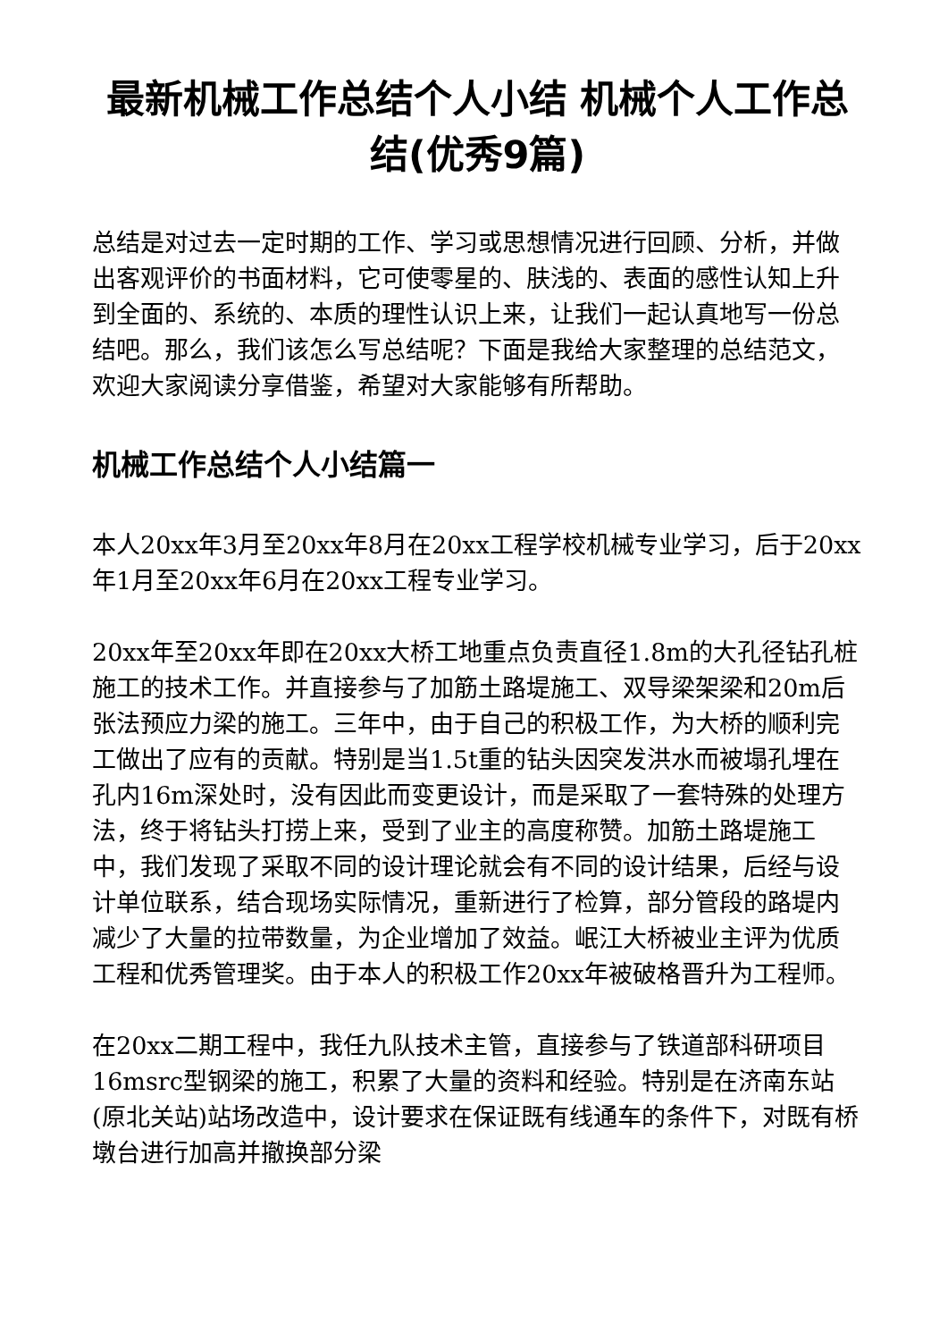最新机械工作总结个人小结 机械个人工作总结(优秀9篇)
总结是对过去一定时期的工作、学习或思想情况进行回顾、分析，并做出客观评价的书面材料，它可使零星的、肤浅的、表面的感性认知上升到全面的、系统的、本质的理性认识上来，让我们一起认真地写一份总结吧。那么，我们该怎么写总结呢？下面是我给大家整理的总结范文，欢迎大家阅读分享借鉴，希望对大家能够有所帮助。
机械工作总结个人小结篇一
本人20xx年3月至20xx年8月在20xx工程学校机械专业学习，后于20xx年1月至20xx年6月在20xx工程专业学习。
20xx年至20xx年即在20xx大桥工地重点负责直径1.8m的大孔径钻孔桩施工的技术工作。并直接参与了加筋土路堤施工、双导梁架梁和20m后张法预应力梁的施工。三年中，由于自己的积极工作，为大桥的顺利完工做出了应有的贡献。特别是当1.5t重的钻头因突发洪水而被塌孔埋在孔内16m深处时，没有因此而变更设计，而是采取了一套特殊的处理方法，终于将钻头打捞上来，受到了业主的高度称赞。加筋土路堤施工中，我们发现了采取不同的设计理论就会有不同的设计结果，后经与设计单位联系，结合现场实际情况，重新进行了检算，部分管段的路堤内减少了大量的拉带数量，为企业增加了效益。岷江大桥被业主评为优质工程和优秀管理奖。由于本人的积极工作20xx年被破格晋升为工程师。
在20xx二期工程中，我任九队技术主管，直接参与了铁道部科研项目16msrc型钢梁的施工，积累了大量的资料和经验。特别是在济南东站(原北关站)站场改造中，设计要求在保证既有线通车的条件下，对既有桥墩台进行加高并撤换部分梁